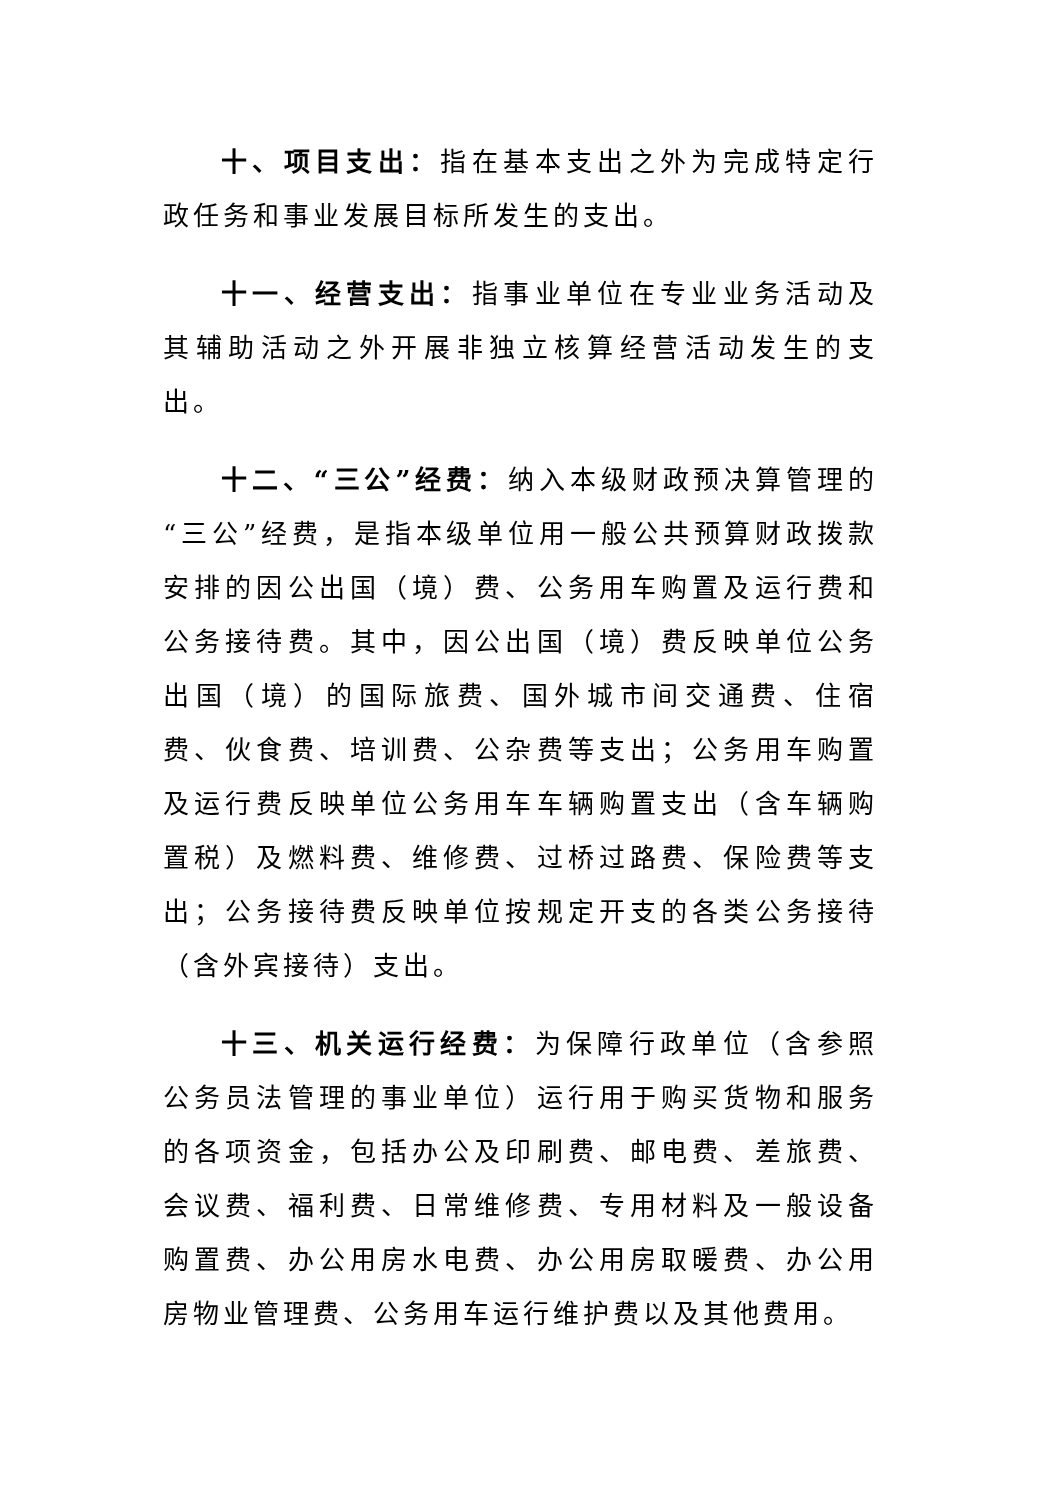十、项目支出：指在基本支出之外为完成特定行政任务和事业发展目标所发生的支出。
十一、经营支出：指事业单位在专业业务活动及其辅助活动之外开展非独立核算经营活动发生的支出。
十二、“三公”经费：纳入本级财政预决算管理的“三公”经费，是指本级单位用一般公共预算财政拨款安排的因公出国（境）费、公务用车购置及运行费和公务接待费。其中，因公出国（境）费反映单位公务出国（境）的国际旅费、国外城市间交通费、住宿费、伙食费、培训费、公杂费等支出；公务用车购置及运行费反映单位公务用车车辆购置支出（含车辆购置税）及燃料费、维修费、过桥过路费、保险费等支出；公务接待费反映单位按规定开支的各类公务接待（含外宾接待）支出。
十三、机关运行经费：为保障行政单位（含参照公务员法管理的事业单位）运行用于购买货物和服务的各项资金，包括办公及印刷费、邮电费、差旅费、会议费、福利费、日常维修费、专用材料及一般设备购置费、办公用房水电费、办公用房取暖费、办公用房物业管理费、公务用车运行维护费以及其他费用。